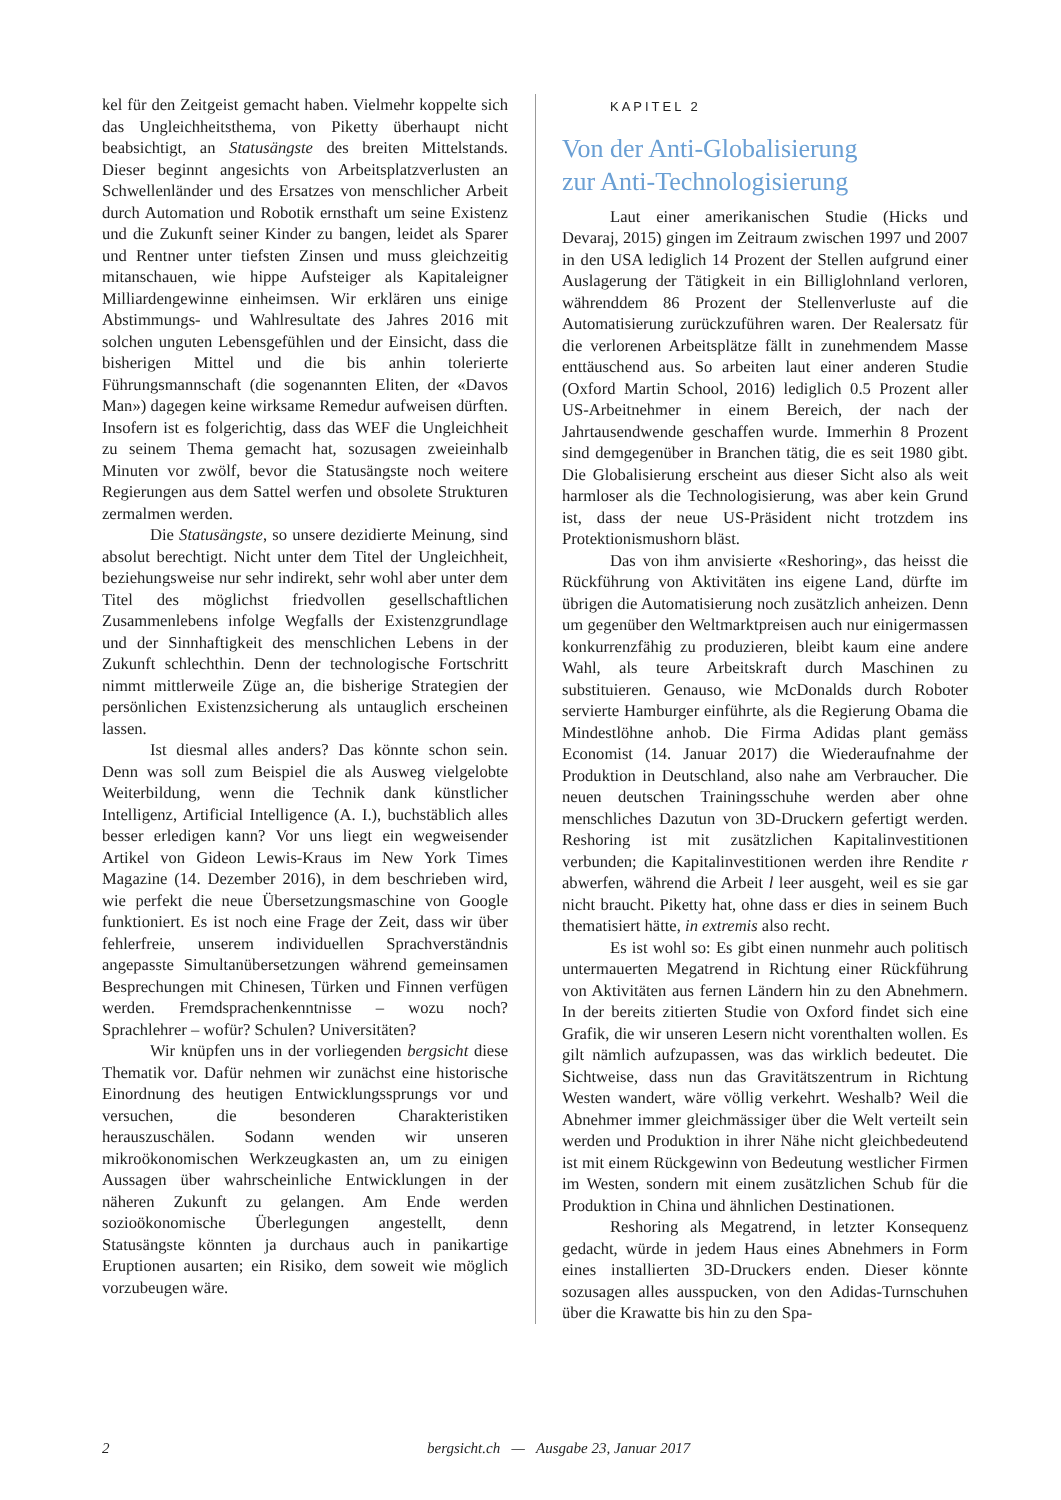kel für den Zeitgeist gemacht haben. Vielmehr koppelte sich das Ungleichheitsthema, von Piketty überhaupt nicht beabsichtigt, an Statusängste des breiten Mittelstands. Dieser beginnt angesichts von Arbeitsplatzverlusten an Schwellenländer und des Ersatzes von menschlicher Arbeit durch Automation und Robotik ernsthaft um seine Existenz und die Zukunft seiner Kinder zu bangen, leidet als Sparer und Rentner unter tiefsten Zinsen und muss gleichzeitig mitanschauen, wie hippe Aufsteiger als Kapitaleigner Milliardengewinne einheimsen. Wir erklären uns einige Abstimmungs- und Wahlresultate des Jahres 2016 mit solchen unguten Lebensgefühlen und der Einsicht, dass die bisherigen Mittel und die bis anhin tolerierte Führungsmannschaft (die sogenannten Eliten, der «Davos Man») dagegen keine wirksame Remedur aufweisen dürften. Insofern ist es folgerichtig, dass das WEF die Ungleichheit zu seinem Thema gemacht hat, sozusagen zweieinhalb Minuten vor zwölf, bevor die Statusängste noch weitere Regierungen aus dem Sattel werfen und obsolete Strukturen zermalmen werden.
Die Statusängste, so unsere dezidierte Meinung, sind absolut berechtigt. Nicht unter dem Titel der Ungleichheit, beziehungsweise nur sehr indirekt, sehr wohl aber unter dem Titel des möglichst friedvollen gesellschaftlichen Zusammenlebens infolge Wegfalls der Existenzgrundlage und der Sinnhaftigkeit des menschlichen Lebens in der Zukunft schlechthin. Denn der technologische Fortschritt nimmt mittlerweile Züge an, die bisherige Strategien der persönlichen Existenzsicherung als untauglich erscheinen lassen.
Ist diesmal alles anders? Das könnte schon sein. Denn was soll zum Beispiel die als Ausweg vielgelobte Weiterbildung, wenn die Technik dank künstlicher Intelligenz, Artificial Intelligence (A. I.), buchstäblich alles besser erledigen kann? Vor uns liegt ein wegweisender Artikel von Gideon Lewis-Kraus im New York Times Magazine (14. Dezember 2016), in dem beschrieben wird, wie perfekt die neue Übersetzungsmaschine von Google funktioniert. Es ist noch eine Frage der Zeit, dass wir über fehlerfreie, unserem individuellen Sprachverständnis angepasste Simultanübersetzungen während gemeinsamen Besprechungen mit Chinesen, Türken und Finnen verfügen werden. Fremdsprachenkenntnisse – wozu noch? Sprachlehrer – wofür? Schulen? Universitäten?
Wir knüpfen uns in der vorliegenden bergsicht diese Thematik vor. Dafür nehmen wir zunächst eine historische Einordnung des heutigen Entwicklungssprungs vor und versuchen, die besonderen Charakteristiken herauszuschälen. Sodann wenden wir unseren mikroökonomischen Werkzeugkasten an, um zu einigen Aussagen über wahrscheinliche Entwicklungen in der näheren Zukunft zu gelangen. Am Ende werden sozioökonomische Überlegungen angestellt, denn Statusängste könnten ja durchaus auch in panikartige Eruptionen ausarten; ein Risiko, dem soweit wie möglich vorzubeugen wäre.
KAPITEL 2
Von der Anti-Globalisierung
zur Anti-Technologisierung
Laut einer amerikanischen Studie (Hicks und Devaraj, 2015) gingen im Zeitraum zwischen 1997 und 2007 in den USA lediglich 14 Prozent der Stellen aufgrund einer Auslagerung der Tätigkeit in ein Billiglohnland verloren, währenddem 86 Prozent der Stellenverluste auf die Automatisierung zurückzuführen waren. Der Realersatz für die verlorenen Arbeitsplätze fällt in zunehmendem Masse enttäuschend aus. So arbeiten laut einer anderen Studie (Oxford Martin School, 2016) lediglich 0.5 Prozent aller US-Arbeitnehmer in einem Bereich, der nach der Jahrtausendwende geschaffen wurde. Immerhin 8 Prozent sind demgegenüber in Branchen tätig, die es seit 1980 gibt. Die Globalisierung erscheint aus dieser Sicht also als weit harmloser als die Technologisierung, was aber kein Grund ist, dass der neue US-Präsident nicht trotzdem ins Protektionismushorn bläst.
Das von ihm anvisierte «Reshoring», das heisst die Rückführung von Aktivitäten ins eigene Land, dürfte im übrigen die Automatisierung noch zusätzlich anheizen. Denn um gegenüber den Weltmarktpreisen auch nur einigermassen konkurrenzfähig zu produzieren, bleibt kaum eine andere Wahl, als teure Arbeitskraft durch Maschinen zu substituieren. Genauso, wie McDonalds durch Roboter servierte Hamburger einführte, als die Regierung Obama die Mindestlöhne anhob. Die Firma Adidas plant gemäss Economist (14. Januar 2017) die Wiederaufnahme der Produktion in Deutschland, also nahe am Verbraucher. Die neuen deutschen Trainingsschuhe werden aber ohne menschliches Dazutun von 3D-Druckern gefertigt werden. Reshoring ist mit zusätzlichen Kapitalinvestitionen verbunden; die Kapitalinvestitionen werden ihre Rendite r abwerfen, während die Arbeit l leer ausgeht, weil es sie gar nicht braucht. Piketty hat, ohne dass er dies in seinem Buch thematisiert hätte, in extremis also recht.
Es ist wohl so: Es gibt einen nunmehr auch politisch untermauerten Megatrend in Richtung einer Rückführung von Aktivitäten aus fernen Ländern hin zu den Abnehmern. In der bereits zitierten Studie von Oxford findet sich eine Grafik, die wir unseren Lesern nicht vorenthalten wollen. Es gilt nämlich aufzupassen, was das wirklich bedeutet. Die Sichtweise, dass nun das Gravitätszentrum in Richtung Westen wandert, wäre völlig verkehrt. Weshalb? Weil die Abnehmer immer gleichmässiger über die Welt verteilt sein werden und Produktion in ihrer Nähe nicht gleichbedeutend ist mit einem Rückgewinn von Bedeutung westlicher Firmen im Westen, sondern mit einem zusätzlichen Schub für die Produktion in China und ähnlichen Destinationen.
Reshoring als Megatrend, in letzter Konsequenz gedacht, würde in jedem Haus eines Abnehmers in Form eines installierten 3D-Druckers enden. Dieser könnte sozusagen alles ausspucken, von den Adidas-Turnschuhen über die Krawatte bis hin zu den Spa-
2 bergsicht.ch — Ausgabe 23, Januar 2017